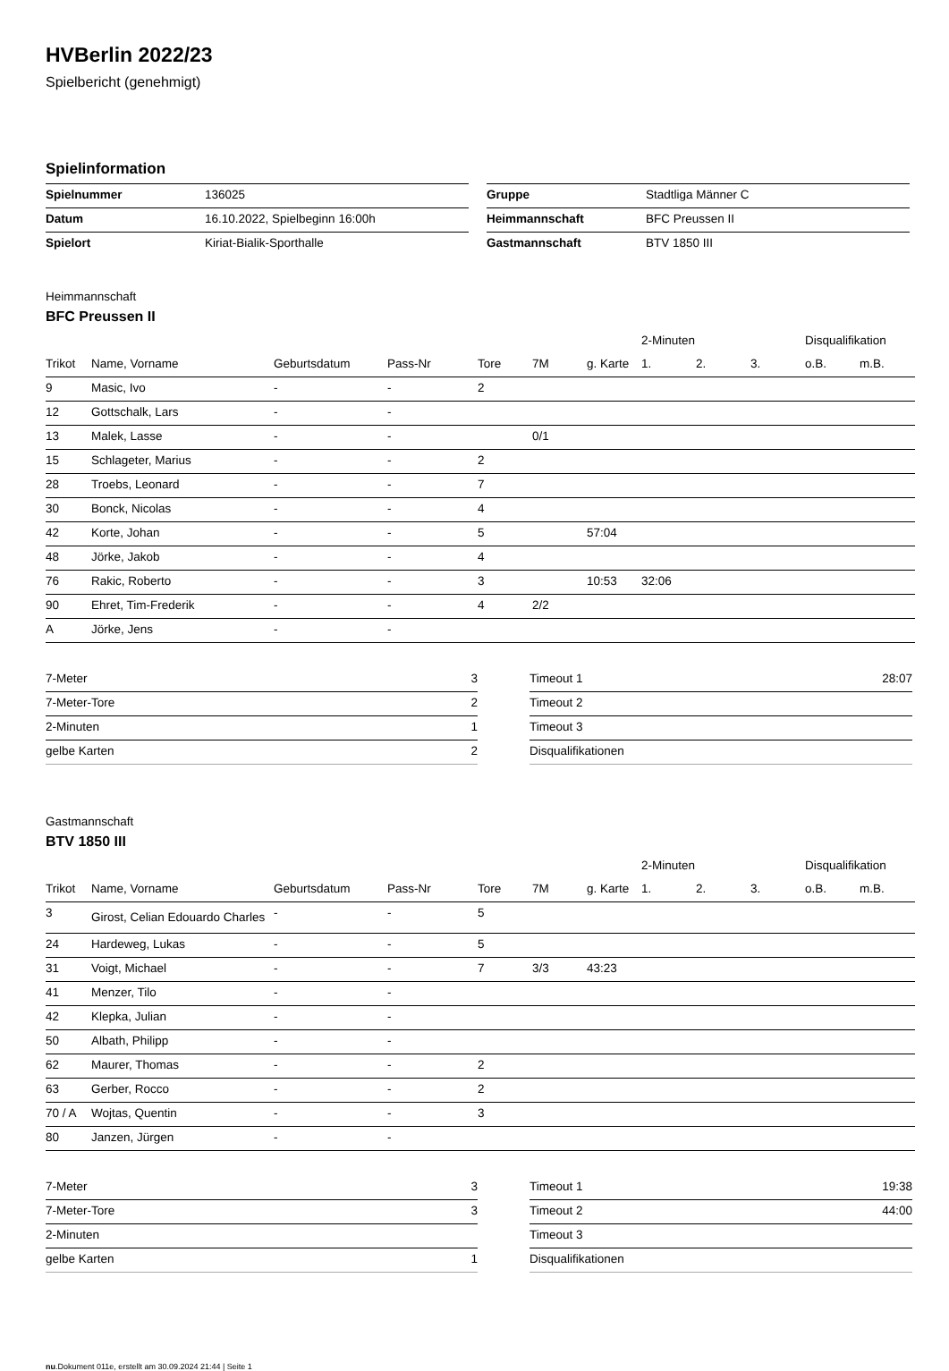HVBerlin 2022/23
Spielbericht (genehmigt)
Spielinformation
| Spielnummer | 136025 |
| Datum | 16.10.2022, Spielbeginn 16:00h |
| Spielort | Kiriat-Bialik-Sporthalle |
| Gruppe | Stadtliga Männer C |
| Heimmannschaft | BFC Preussen II |
| Gastmannschaft | BTV 1850 III |
Heimmannschaft
BFC Preussen II
| | | | | | | | 2-Minuten | | | Disqualifikation | |
| --- | --- | --- | --- | --- | --- | --- | --- | --- | --- | --- | --- |
| Trikot | Name, Vorname | Geburtsdatum | Pass-Nr | Tore | 7M | g. Karte | 1. | 2. | 3. | o.B. | m.B. |
| 9 | Masic, Ivo | - | - | 2 | | | | | | | |
| 12 | Gottschalk, Lars | - | - | | | | | | | | |
| 13 | Malek, Lasse | - | - | | 0/1 | | | | | | |
| 15 | Schlageter, Marius | - | - | 2 | | | | | | | |
| 28 | Troebs, Leonard | - | - | 7 | | | | | | | |
| 30 | Bonck, Nicolas | - | - | 4 | | | | | | | |
| 42 | Korte, Johan | - | - | 5 | | 57:04 | | | | | |
| 48 | Jörke, Jakob | - | - | 4 | | | | | | | |
| 76 | Rakic, Roberto | - | - | 3 | | 10:53 | 32:06 | | | | |
| 90 | Ehret, Tim-Frederik | - | - | 4 | 2/2 | | | | | | |
| A | Jörke, Jens | - | - | | | | | | | | |
| 7-Meter | 3 |
| 7-Meter-Tore | 2 |
| 2-Minuten | 1 |
| gelbe Karten | 2 |
| Timeout 1 | 28:07 |
| Timeout 2 | |
| Timeout 3 | |
| Disqualifikationen | |
Gastmannschaft
BTV 1850 III
| | | | | | | | 2-Minuten | | | Disqualifikation | |
| --- | --- | --- | --- | --- | --- | --- | --- | --- | --- | --- | --- |
| Trikot | Name, Vorname | Geburtsdatum | Pass-Nr | Tore | 7M | g. Karte | 1. | 2. | 3. | o.B. | m.B. |
| 3 | Girost, Celian Edouardo Charles | - | - | 5 | | | | | | | |
| 24 | Hardeweg, Lukas | - | - | 5 | | | | | | | |
| 31 | Voigt, Michael | - | - | 7 | 3/3 | 43:23 | | | | | |
| 41 | Menzer, Tilo | - | - | | | | | | | | |
| 42 | Klepka, Julian | - | - | | | | | | | | |
| 50 | Albath, Philipp | - | - | | | | | | | | |
| 62 | Maurer, Thomas | - | - | 2 | | | | | | | |
| 63 | Gerber, Rocco | - | - | 2 | | | | | | | |
| 70 / A | Wojtas, Quentin | - | - | 3 | | | | | | | |
| 80 | Janzen, Jürgen | - | - | | | | | | | | |
| 7-Meter | 3 |
| 7-Meter-Tore | 3 |
| 2-Minuten | |
| gelbe Karten | 1 |
| Timeout 1 | 19:38 |
| Timeout 2 | 44:00 |
| Timeout 3 | |
| Disqualifikationen | |
nu.Dokument 011e, erstellt am 30.09.2024 21:44 | Seite 1